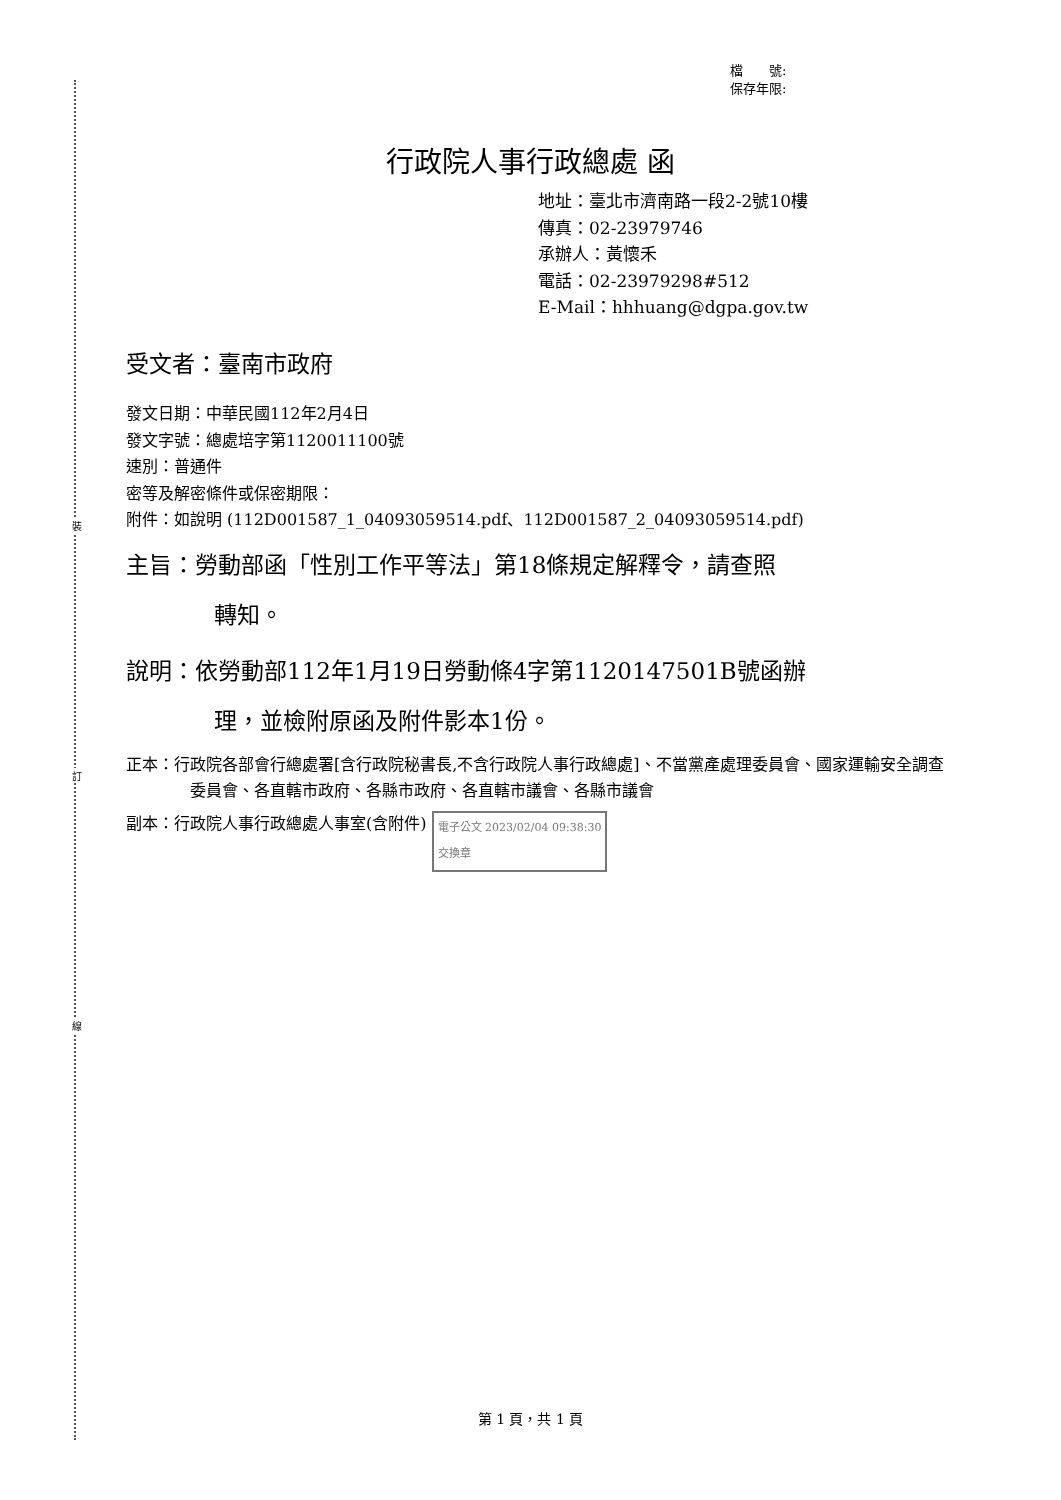裝
訂
線
檔　　號:
保存年限:
行政院人事行政總處 函
地址：臺北市濟南路一段2-2號10樓
傳真：02-23979746
承辦人：黃懷禾
電話：02-23979298#512
E-Mail：hhhuang@dgpa.gov.tw
受文者：臺南市政府
發文日期：中華民國112年2月4日
發文字號：總處培字第1120011100號
速別：普通件
密等及解密條件或保密期限：
附件：如說明 (112D001587_1_04093059514.pdf、112D001587_2_04093059514.pdf)
主旨：勞動部函「性別工作平等法」第18條規定解釋令，請查照
轉知。
說明：依勞動部112年1月19日勞動條4字第1120147501B號函辦
理，並檢附原函及附件影本1份。
正本：行政院各部會行總處署[含行政院秘書長,不含行政院人事行政總處]、不當黨產處理委員會、國家運輸安全調查委員會、各直轄市政府、各縣市政府、各直轄市議會、各縣市議會
副本：行政院人事行政總處人事室(含附件) 電子公文 2023/02/04 09:38:30
交換章
第 1 頁，共 1 頁